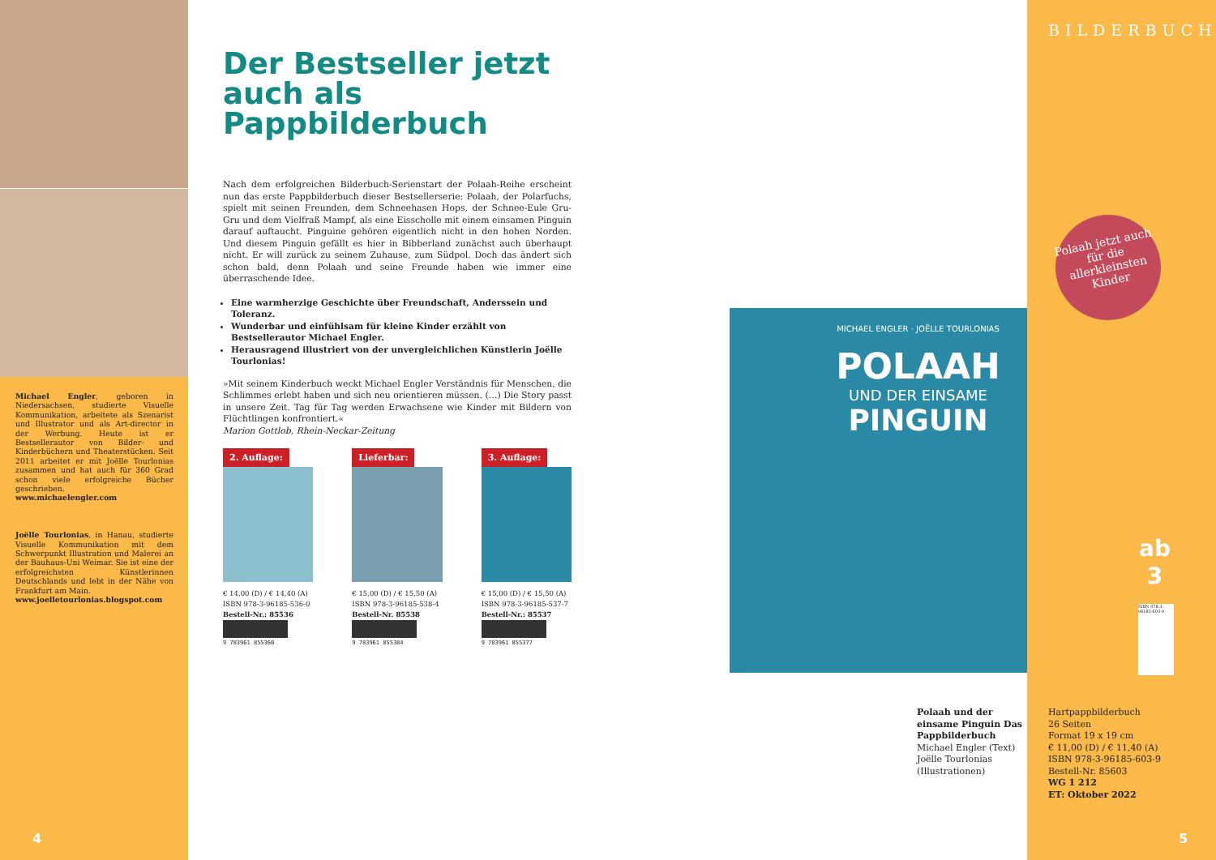Michael Engler, geboren in Niedersachsen, studierte Visuelle Kommunikation, arbeitete als Szenarist und Illustrator und als Art-director in der Werbung. Heute ist er Bestsellerautor von Bilder- und Kinderbüchern und Theaterstücken. Seit 2011 arbeitet er mit Joëlle Tourlonias zusammen und hat auch für 360 Grad schon viele erfolgreiche Bücher geschrieben.
www.michaelengler.com
Joëlle Tourlonias, in Hanau, studierte Visuelle Kommunikation mit dem Schwerpunkt Illustration und Malerei an der Bauhaus-Uni Weimar. Sie ist eine der erfolgreichsten Künstlerinnen Deutschlands und lebt in der Nähe von Frankfurt am Main.
www.joelletourlonias.blogspot.com
4
Der Bestseller jetzt auch als Pappbilderbuch
Nach dem erfolgreichen Bilderbuch-Serienstart der Polaah-Reihe erscheint nun das erste Pappbilderbuch dieser Bestsellerserie: Polaah, der Polarfuchs, spielt mit seinen Freunden, dem Schneehasen Hops, der Schnee-Eule Gru-Gru und dem Vielfraß Mampf, als eine Eisscholle mit einem einsamen Pinguin darauf auftaucht. Pinguine gehören eigentlich nicht in den hohen Norden. Und diesem Pinguin gefällt es hier in Bibberland zunächst auch überhaupt nicht. Er will zurück zu seinem Zuhause, zum Südpol. Doch das ändert sich schon bald, denn Polaah und seine Freunde haben wie immer eine überraschende Idee.
Eine warmherzige Geschichte über Freundschaft, Anderssein und Toleranz.
Wunderbar und einfühlsam für kleine Kinder erzählt von Bestsellerautor Michael Engler.
Herausragend illustriert von der unvergleichlichen Künstlerin Joëlle Tourlonias!
»Mit seinem Kinderbuch weckt Michael Engler Verständnis für Menschen, die Schlimmes erlebt haben und sich neu orientieren müssen. (…) Die Story passt in unsere Zeit. Tag für Tag werden Erwachsene wie Kinder mit Bildern von Flüchtlingen konfrontiert.«
Marion Gottlob, Rhein-Neckar-Zeitung
2. Auflage:
€ 14,00 (D) / € 14,40 (A)
ISBN 978-3-96185-536-0
Bestell-Nr.: 85536
9 783961 855360
Lieferbar:
€ 15,00 (D) / € 15,50 (A)
ISBN 978-3-96185-538-4
Bestell-Nr. 85538
9 783961 855384
3. Auflage:
€ 15,00 (D) / € 15,50 (A)
ISBN 978-3-96185-537-7
Bestell-Nr.: 85537
9 783961 855377
MICHAEL ENGLER · JOËLLE TOURLONIAS
POLAAH
UND DER EINSAME
PINGUIN
Polaah und der einsame Pinguin Das Pappbilderbuch
Michael Engler (Text)
Joëlle Tourlonias (Illustrationen)
BILDERBUCH
Polaah jetzt auch für die allerkleinsten Kinder
ab
3
ISBN 978-3-96185-603-9
Hartpappbilderbuch
26 Seiten
Format 19 x 19 cm
€ 11,00 (D) / € 11,40 (A)
ISBN 978-3-96185-603-9
Bestell-Nr. 85603
WG 1 212
ET: Oktober 2022
5